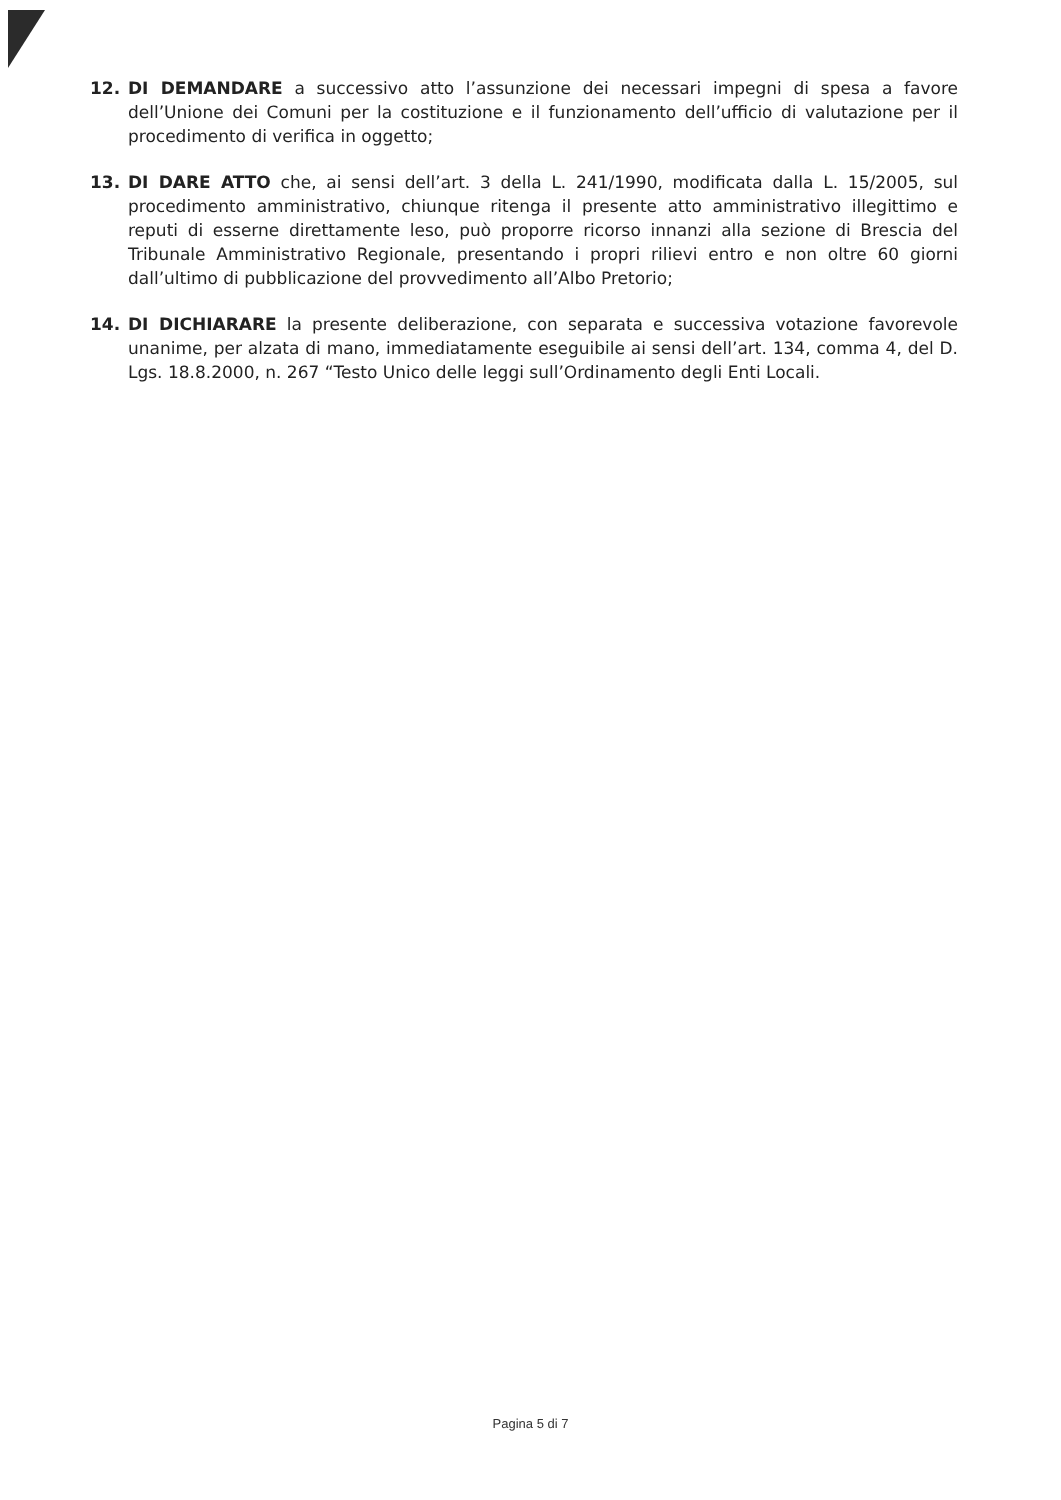12. DI DEMANDARE a successivo atto l’assunzione dei necessari impegni di spesa a favore dell’Unione dei Comuni per la costituzione e il funzionamento dell’ufficio di valutazione per il procedimento di verifica in oggetto;
13. DI DARE ATTO che, ai sensi dell’art. 3 della L. 241/1990, modificata dalla L. 15/2005, sul procedimento amministrativo, chiunque ritenga il presente atto amministrativo illegittimo e reputi di esserne direttamente leso, può proporre ricorso innanzi alla sezione di Brescia del Tribunale Amministrativo Regionale, presentando i propri rilievi entro e non oltre 60 giorni dall’ultimo di pubblicazione del provvedimento all’Albo Pretorio;
14. DI DICHIARARE la presente deliberazione, con separata e successiva votazione favorevole unanime, per alzata di mano, immediatamente eseguibile ai sensi dell’art. 134, comma 4, del D. Lgs. 18.8.2000, n. 267 “Testo Unico delle leggi sull’Ordinamento degli Enti Locali.
Pagina 5 di 7